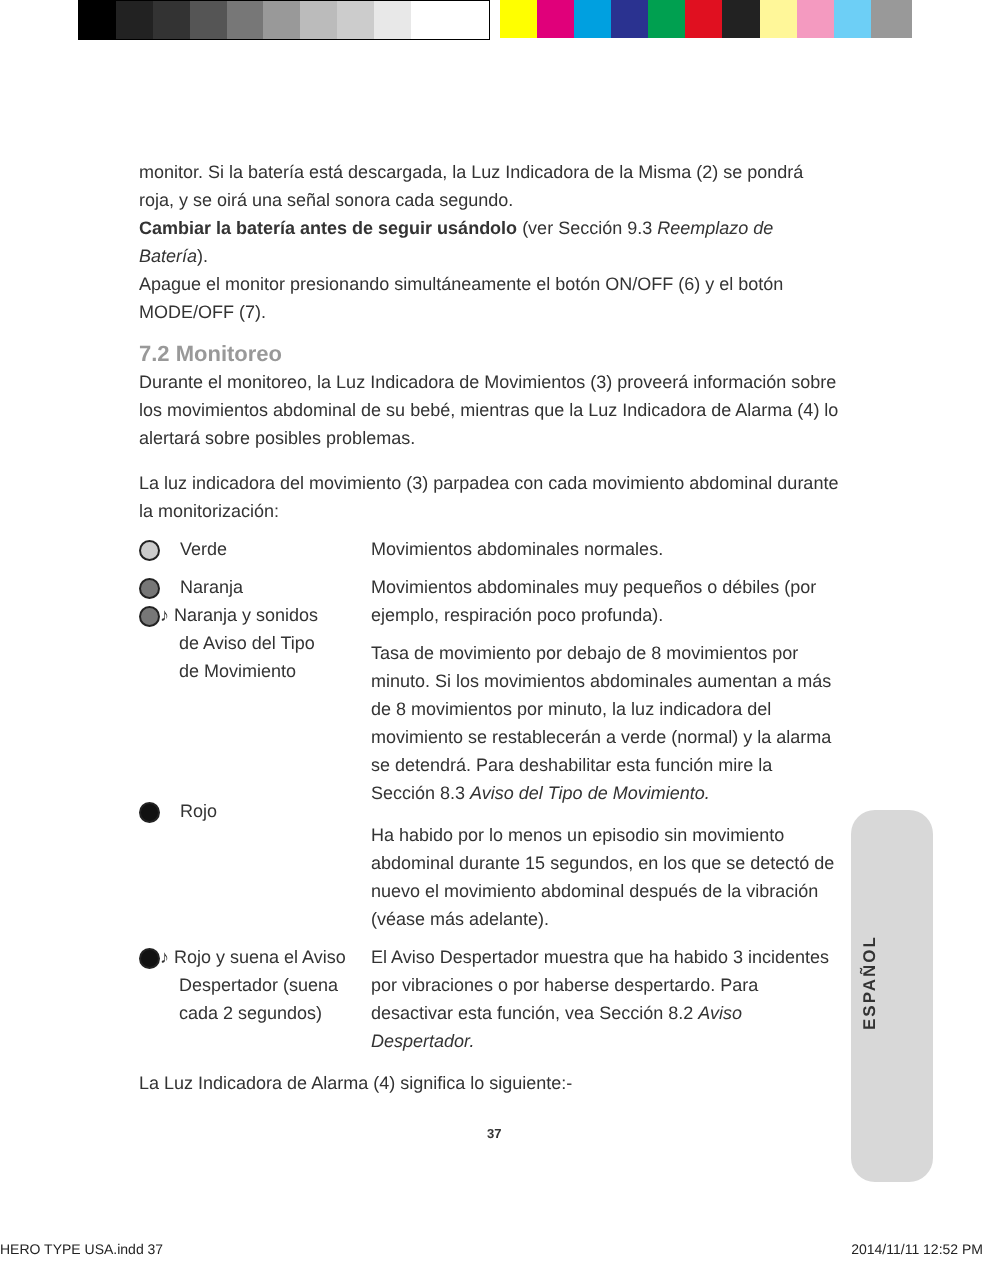ESPAÑOL
monitor. Si la batería está descargada, la Luz Indicadora de la Misma (2) se pondrá roja, y se oirá una señal sonora cada segundo.
Cambiar la batería antes de seguir usándolo (ver Sección 9.3 Reemplazo de Batería).
Apague el monitor presionando simultáneamente el botón ON/OFF (6) y el botón MODE/OFF (7).
7.2 Monitoreo
Durante el monitoreo, la Luz Indicadora de Movimientos (3) proveerá información sobre los movimientos abdominal de su bebé, mientras que la Luz Indicadora de Alarma (4) lo alertará sobre posibles problemas.
La luz indicadora del movimiento (3) parpadea con cada movimiento abdominal durante la monitorización:
| Verde | Movimientos abdominales normales. |
| Naranja ♪ Naranja y sonidos de Aviso del Tipo de Movimiento Rojo | Movimientos abdominales muy pequeños o débiles (por ejemplo, respiración poco profunda). Tasa de movimiento por debajo de 8 movimientos por minuto. Si los movimientos abdominales aumentan a más de 8 movimientos por minuto, la luz indicadora del movimiento se restablecerán a verde (normal) y la alarma se detendrá. Para deshabilitar esta función mire la Sección 8.3 Aviso del Tipo de Movimiento. Ha habido por lo menos un episodio sin movimiento abdominal durante 15 segundos, en los que se detectó de nuevo el movimiento abdominal después de la vibración (véase más adelante). |
| ♪ Rojo y suena el Aviso Despertador (suena cada 2 segundos) | El Aviso Despertador muestra que ha habido 3 incidentes por vibraciones o por haberse despertardo. Para desactivar esta función, vea Sección 8.2 Aviso Despertador. |
La Luz Indicadora de Alarma (4) significa lo siguiente:-
37
HERO TYPE USA.indd 37 2014/11/11 12:52 PM